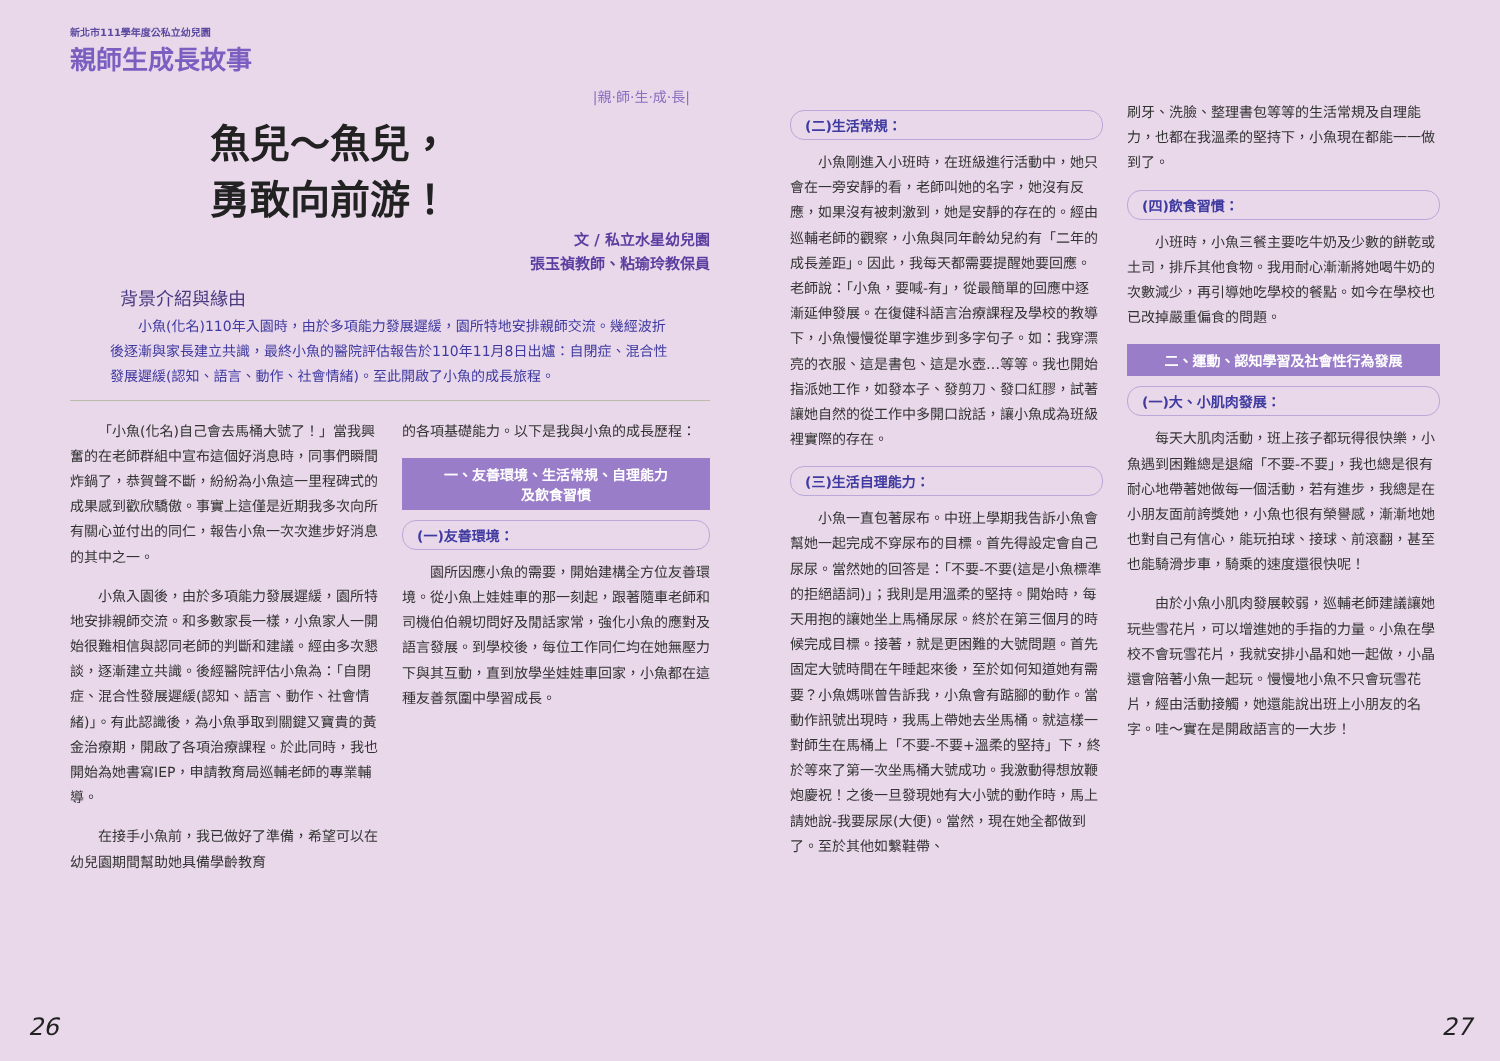新北市111學年度公私立幼兒園
親師生成長故事
|親·師·生·成·長|
魚兒～魚兒，
勇敢向前游！
文 / 私立水星幼兒園
張玉禎教師、粘瑜玲教保員
背景介紹與緣由
　　小魚(化名)110年入園時，由於多項能力發展遲緩，園所特地安排親師交流。幾經波折後逐漸與家長建立共識，最終小魚的醫院評估報告於110年11月8日出爐：自閉症、混合性發展遲緩(認知、語言、動作、社會情緒)。至此開啟了小魚的成長旅程。
「小魚(化名)自己會去馬桶大號了！」當我興奮的在老師群組中宣布這個好消息時，同事們瞬間炸鍋了，恭賀聲不斷，紛紛為小魚這一里程碑式的成果感到歡欣驕傲。事實上這僅是近期我多次向所有關心並付出的同仁，報告小魚一次次進步好消息的其中之一。
小魚入園後，由於多項能力發展遲緩，園所特地安排親師交流。和多數家長一樣，小魚家人一開始很難相信與認同老師的判斷和建議。經由多次懇談，逐漸建立共識。後經醫院評估小魚為：「自閉症、混合性發展遲緩(認知、語言、動作、社會情緒)」。有此認識後，為小魚爭取到關鍵又寶貴的黃金治療期，開啟了各項治療課程。於此同時，我也開始為她書寫IEP，申請教育局巡輔老師的專業輔導。
在接手小魚前，我已做好了準備，希望可以在幼兒園期間幫助她具備學齡教育
的各項基礎能力。以下是我與小魚的成長歷程：
一、友善環境、生活常規、自理能力
及飲食習慣
(一)友善環境：
園所因應小魚的需要，開始建構全方位友善環境。從小魚上娃娃車的那一刻起，跟著隨車老師和司機伯伯親切問好及閒話家常，強化小魚的應對及語言發展。到學校後，每位工作同仁均在她無壓力下與其互動，直到放學坐娃娃車回家，小魚都在這種友善氛圍中學習成長。
26
(二)生活常規：
小魚剛進入小班時，在班級進行活動中，她只會在一旁安靜的看，老師叫她的名字，她沒有反應，如果沒有被刺激到，她是安靜的存在的。經由巡輔老師的觀察，小魚與同年齡幼兒約有「二年的成長差距」。因此，我每天都需要提醒她要回應。老師說：「小魚，要喊-有」，從最簡單的回應中逐漸延伸發展。在復健科語言治療課程及學校的教導下，小魚慢慢從單字進步到多字句子。如：我穿漂亮的衣服、這是書包、這是水壺…等等。我也開始指派她工作，如發本子、發剪刀、發口紅膠，試著讓她自然的從工作中多開口說話，讓小魚成為班級裡實際的存在。
(三)生活自理能力：
小魚一直包著尿布。中班上學期我告訴小魚會幫她一起完成不穿尿布的目標。首先得設定會自己尿尿。當然她的回答是：「不要-不要(這是小魚標準的拒絕語詞)」；我則是用溫柔的堅持。開始時，每天用抱的讓她坐上馬桶尿尿。終於在第三個月的時候完成目標。接著，就是更困難的大號問題。首先固定大號時間在午睡起來後，至於如何知道她有需要？小魚媽咪曾告訴我，小魚會有踮腳的動作。當動作訊號出現時，我馬上帶她去坐馬桶。就這樣一對師生在馬桶上「不要-不要+溫柔的堅持」下，終於等來了第一次坐馬桶大號成功。我激動得想放鞭炮慶祝！之後一旦發現她有大小號的動作時，馬上請她說-我要尿尿(大便)。當然，現在她全都做到了。至於其他如繫鞋帶、
刷牙、洗臉、整理書包等等的生活常規及自理能力，也都在我溫柔的堅持下，小魚現在都能一一做到了。
(四)飲食習慣：
小班時，小魚三餐主要吃牛奶及少數的餅乾或土司，排斥其他食物。我用耐心漸漸將她喝牛奶的次數減少，再引導她吃學校的餐點。如今在學校也已改掉嚴重偏食的問題。
二、運動、認知學習及社會性行為發展
(一)大、小肌肉發展：
每天大肌肉活動，班上孩子都玩得很快樂，小魚遇到困難總是退縮「不要-不要」，我也總是很有耐心地帶著她做每一個活動，若有進步，我總是在小朋友面前誇獎她，小魚也很有榮譽感，漸漸地她也對自己有信心，能玩拍球、接球、前滾翻，甚至也能騎滑步車，騎乘的速度還很快呢！
由於小魚小肌肉發展較弱，巡輔老師建議讓她玩些雪花片，可以增進她的手指的力量。小魚在學校不會玩雪花片，我就安排小晶和她一起做，小晶還會陪著小魚一起玩。慢慢地小魚不只會玩雪花片，經由活動接觸，她還能說出班上小朋友的名字。哇～實在是開啟語言的一大步！
27